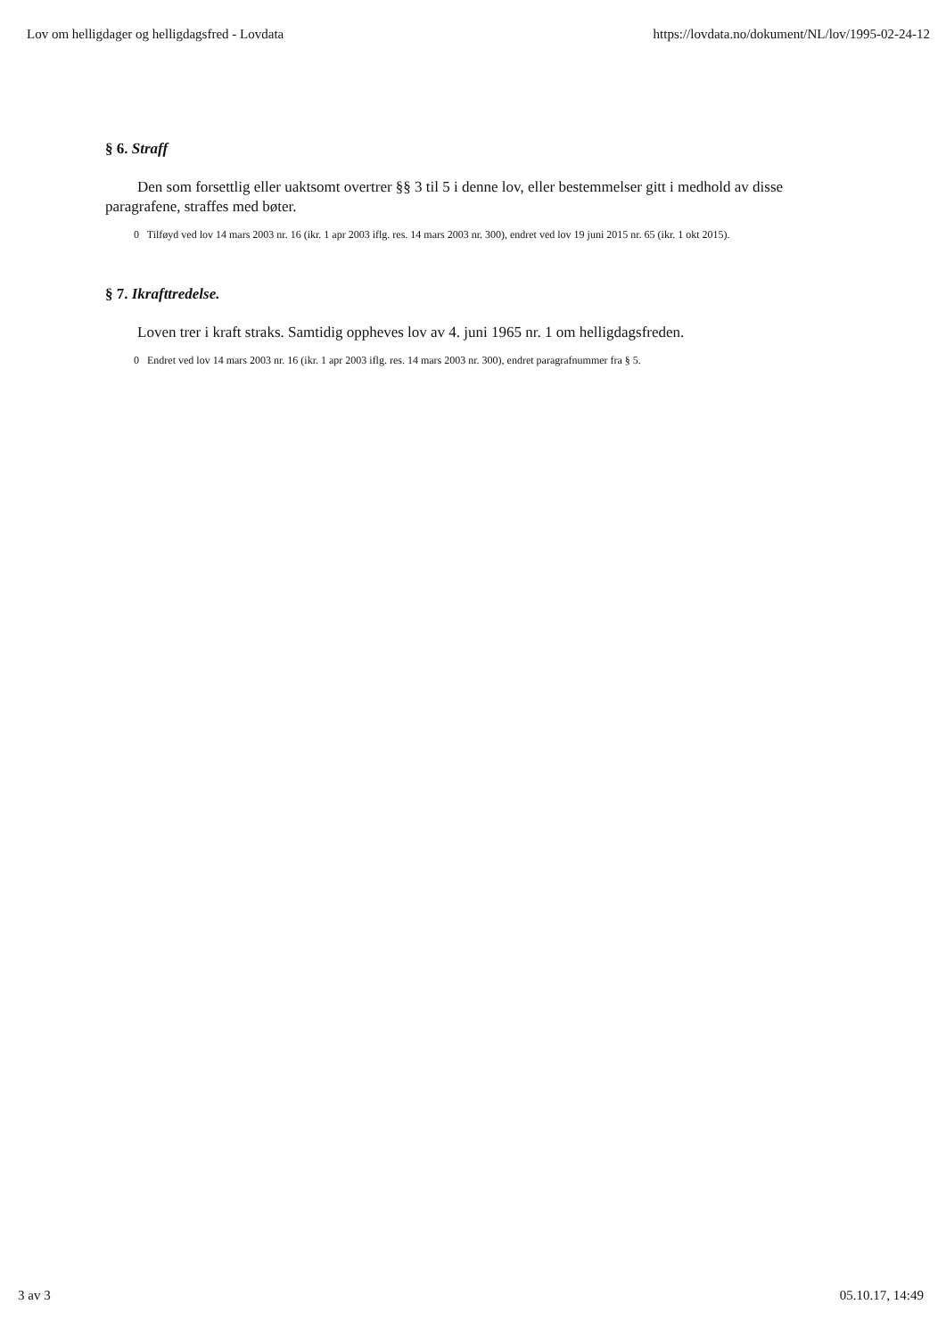Lov om helligdager og helligdagsfred - Lovdata https://lovdata.no/dokument/NL/lov/1995-02-24-12
§ 6. Straff
Den som forsettlig eller uaktsomt overtrer §§ 3 til 5 i denne lov, eller bestemmelser gitt i medhold av disse paragrafene, straffes med bøter.
0 Tilføyd ved lov 14 mars 2003 nr. 16 (ikr. 1 apr 2003 iflg. res. 14 mars 2003 nr. 300), endret ved lov 19 juni 2015 nr. 65 (ikr. 1 okt 2015).
§ 7. Ikrafttredelse.
Loven trer i kraft straks. Samtidig oppheves lov av 4. juni 1965 nr. 1 om helligdagsfreden.
0 Endret ved lov 14 mars 2003 nr. 16 (ikr. 1 apr 2003 iflg. res. 14 mars 2003 nr. 300), endret paragrafnummer fra § 5.
3 av 3 05.10.17, 14:49